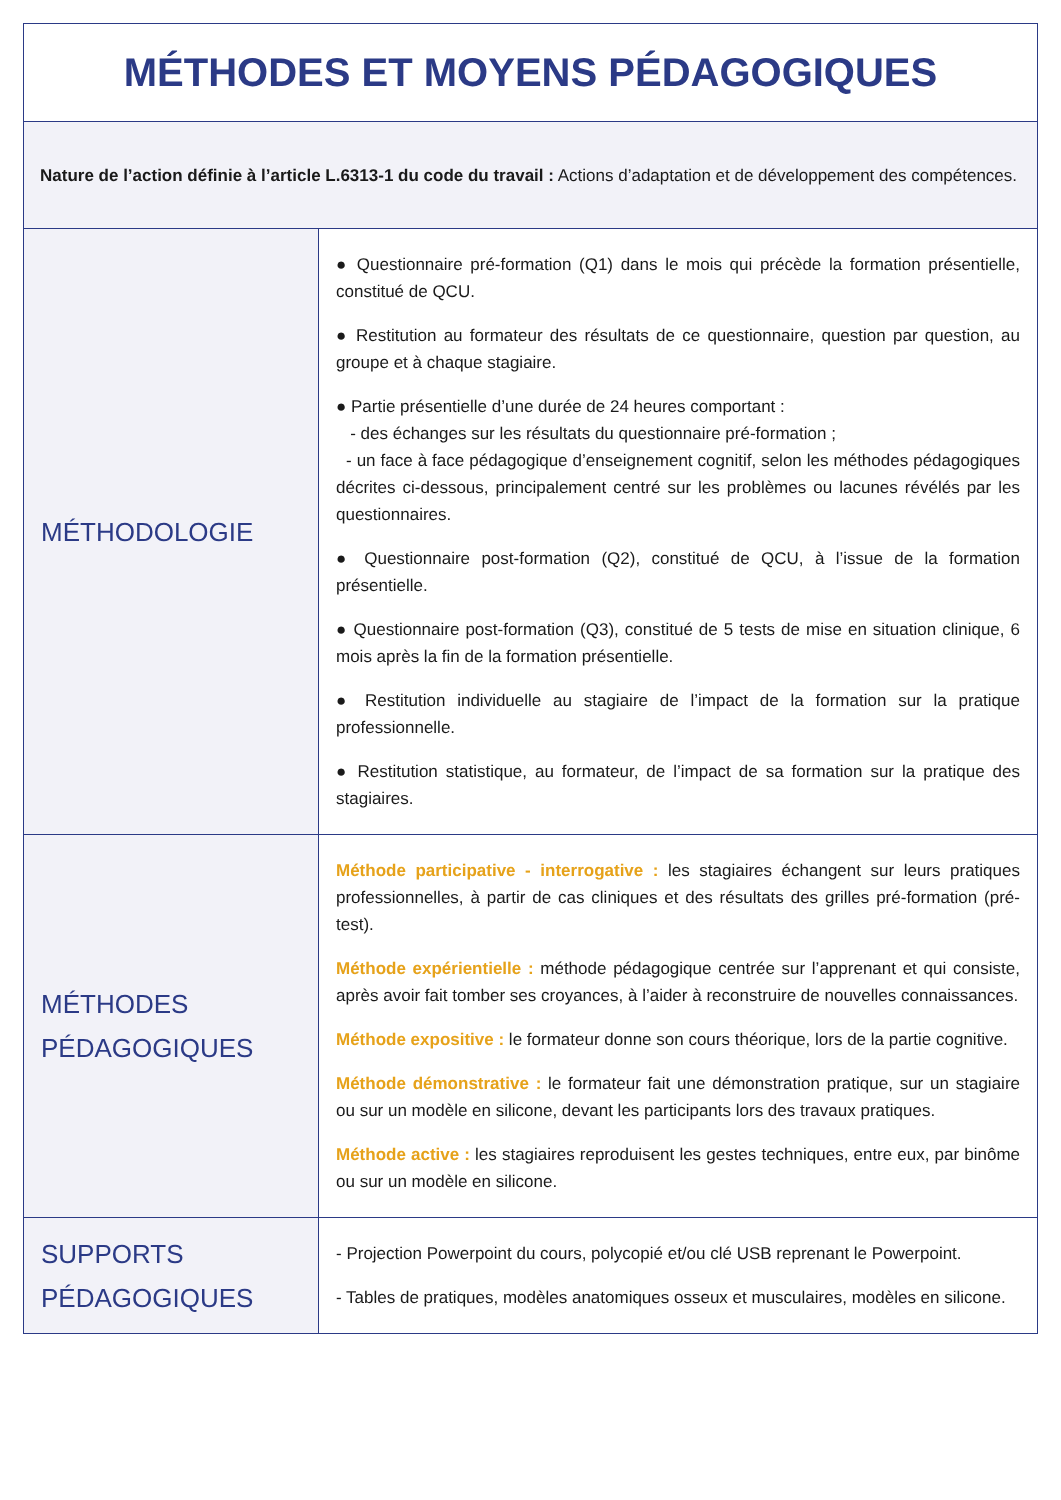| MÉTHODES ET MOYENS PÉDAGOGIQUES | |
| --- | --- |
| Nature de l’action définie à l’article L.6313-1 du code du travail : Actions d’adaptation et de développement des compétences. | |
| MÉTHODOLOGIE | ● Questionnaire pré-formation (Q1) dans le mois qui précède la formation présentielle, constitué de QCU. ● Restitution au formateur des résultats de ce questionnaire, question par question, au groupe et à chaque stagiaire. ● Partie présentielle d’une durée de 24 heures comportant : - des échanges sur les résultats du questionnaire pré-formation ; - un face à face pédagogique d’enseignement cognitif, selon les méthodes pédagogiques décrites ci-dessous, principalement centré sur les problèmes ou lacunes révélés par les questionnaires. ● Questionnaire post-formation (Q2), constitué de QCU, à l’issue de la formation présentielle. ● Questionnaire post-formation (Q3), constitué de 5 tests de mise en situation clinique, 6 mois après la fin de la formation présentielle. ● Restitution individuelle au stagiaire de l’impact de la formation sur la pratique professionnelle. ● Restitution statistique, au formateur, de l’impact de sa formation sur la pratique des stagiaires. |
| MÉTHODES PÉDAGOGIQUES | Méthode participative - interrogative : les stagiaires échangent sur leurs pratiques professionnelles, à partir de cas cliniques et des résultats des grilles pré-formation (pré-test). Méthode expérientielle : méthode pédagogique centrée sur l’apprenant et qui consiste, après avoir fait tomber ses croyances, à l’aider à reconstruire de nouvelles connaissances. Méthode expositive : le formateur donne son cours théorique, lors de la partie cognitive. Méthode démonstrative : le formateur fait une démonstration pratique, sur un stagiaire ou sur un modèle en silicone, devant les participants lors des travaux pratiques. Méthode active : les stagiaires reproduisent les gestes techniques, entre eux, par binôme ou sur un modèle en silicone. |
| SUPPORTS PÉDAGOGIQUES | - Projection Powerpoint du cours, polycopié et/ou clé USB reprenant le Powerpoint. - Tables de pratiques, modèles anatomiques osseux et musculaires, modèles en silicone. |